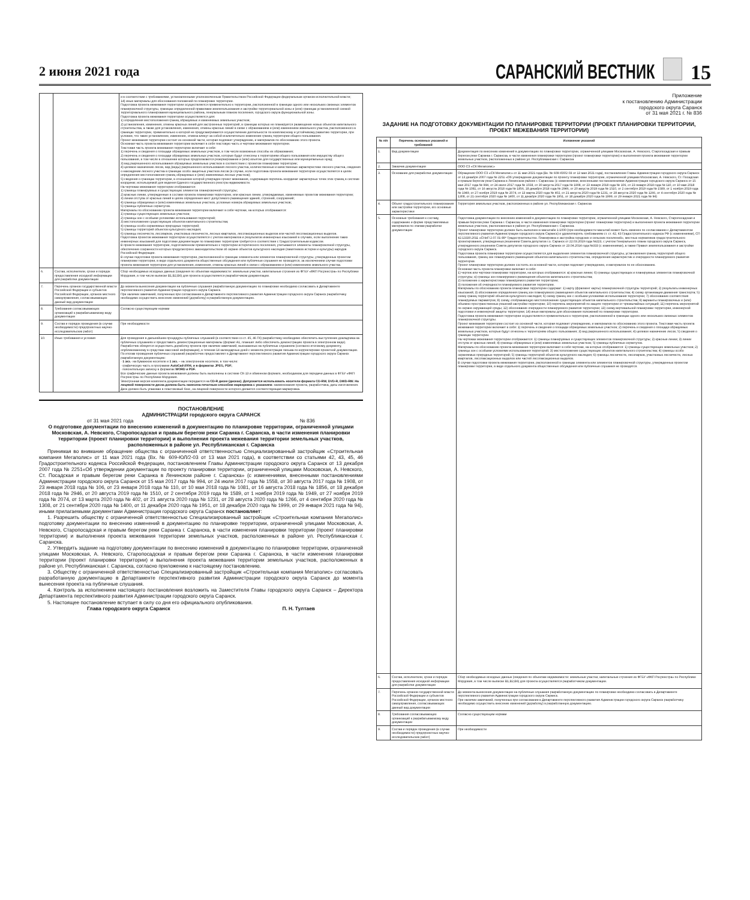2 июня 2021 года
САРАНСКИЙ ВЕСТНИК
15
| | | и в соответствии с требованиями, установленными уполномоченным Правительством Российской Федерации федеральным органом исполнительной власти; 14) иные материалы для обоснования положений по планировке территории. Подготовка проекта межевания территории осуществляется применительно к территории, расположенной в границах одного или нескольких смежных элементов планировочной структуры, границах определенной правилами землепользования и застройки территориальной зоны и (или) границах установленной схемой территориального планирования муниципального района, генеральным планом поселения, городского округа функциональной зоны. Подготовка проекта межевания территории осуществляется для: 1) определения местоположения границ образуемых и изменяемых земельных участков; 2) установления, изменения, отмены красных линий для застроенных территорий, в границах которых не планируется размещение новых объектов капитального строительства, а также для установления, изменения, отмены красных линий в связи с образованием и (или) изменением земельного участка, расположенного в границах территории, применительно к которой не предусматривается осуществление деятельности по комплексному и устойчивому развитию территории, при условии, что такие установление, изменение, отмена влекут за собой исключительно изменение границ территории общего пользования. Проект межевания территории состоит из основной части, которая подлежит утверждению, и материалов по обоснованию этого проекта. Основная часть проекта межевания территории включает в себя текстовую часть и чертежи межевания территории. Текстовая часть проекта межевания территории включает в себя: 1) перечень и сведения о площади образуемых земельных участков, в том числе возможные способы их образования; 2) перечень и сведения о площади образуемых земельных участков, которые будут отнесены к территориям общего пользования или имуществу общего пользования, в том числе в отношении которых предполагаются резервирование и (или) изъятие для государственных или муниципальных нужд; 3) вид разрешенного использования образуемых земельных участков в соответствии с проектом планировки территории; 4) целевое назначение лесов, вид (виды) разрешенного использования лесного участка, количественные и качественные характеристики лесного участка, сведения о нахождении лесного участка в границах особо защитных участков лесов (в случае, если подготовка проекта межевания территории осуществляется в целях определения местоположения границ образуемых и (или) изменяемых лесных участков); 5) сведения о границах территории, в отношении которой утвержден проект межевания, содержащие перечень координат характерных точек этих границ в системе координат, используемой для ведения Единого государственного реестра недвижимости. На чертежах межевания территории отображаются: 1) границы планируемых и существующих элементов планировочной структуры; 2) красные линии, утвержденные в составе проекта планировки территории, или красные линии, утверждаемые, изменяемые проектом межевания территории; 3) линии отступа от красных линий в целях определения мест допустимого размещения зданий, строений, сооружений; 4) границы образуемых и (или) изменяемых земельных участков, условные номера образуемых земельных участков; 5) границы публичных сервитутов. Материалы по обоснованию проекта межевания территории включают в себя чертежи, на которых отображаются: 1) границы существующих земельных участков; 2) границы зон с особыми условиями использования территорий; 3) местоположение существующих объектов капитального строительства; 4) границы особо охраняемых природных территорий; 5) границы территорий объектов культурного наследия; 6) границы лесничеств, лесопарков, участковых лесничеств, лесных кварталов, лесотаксационных выделов или частей лесотаксационных выделов. Подготовка проектов межевания территории осуществляется с учетом материалов и результатов инженерных изысканий в случаях, если выполнение таких инженерных изысканий для подготовки документации по планировке территории требуется в соответствии с Градостроительным кодексом. В проекте межевания территории, подготовленном применительно к территории исторического поселения, учитываются элементы планировочной структуры, обеспечение сохранности которых предусмотрено законодательством об охране объектов культурного наследия (памятников истории и культуры) народов Российской Федерации. В случае подготовки проекта межевания территории, расположенной в границах элемента или элементов планировочной структуры, утвержденных проектом планировки территории, в виде отдельного документа общественные обсуждения или публичные слушания не проводятся, за исключением случая подготовки проекта межевания территории для установления, изменения, отмены красных линий в связи с образованием и (или) изменением земельного участка. |
| 6. | Состав, исполнители, сроки и порядок предоставления исходной информации для разработки документации | Сбор необходимых исходных данных (сведения по объектам недвижимости: земельные участки, капитальные строения из ФГБУ «ФКП Росреестра» по Республике Мордовия, в том числе выписки В1,В2,В6) для проекта осуществляется разработчиком документации. |
| 7. | Перечень органов государственной власти Российской Федерации и субъектов Российской Федерации, органов местного самоуправления, согласовывающих данный вид документации | До момента вынесения документации на публичные слушания разработанную документацию по планировке необходимо согласовать в Департаменте перспективного развития Администрации городского округа Саранск. При наличии замечаний, полученных при согласовании в Департаменте перспективного развития Администрации городского округа Саранск разработчику необходимо осуществить внесение изменений (доработку) в разработанную документацию. |
| 8. | Требования согласовывающих организаций к разрабатываемому виду документации | Согласно существующим нормам |
| 9. | Состав и порядок проведения (в случае необходимости) предпроектных научно-исследовательских работ) | При необходимости |
| 10. | Иные требования и условия | Для проведения в дальнейшем процедуры публичных слушаний (в соответствии со ст. 45, 46 ГК) разработчику необходимо обеспечить выступление докладчика на публичных слушаниях и предоставить демонстрационные материалы (формат А1, планшет либо обеспечить демонстрацию проекта в электронном виде). Разработчик обязуется осуществить доработку проекта при наличии замечаний, высказанных на публичных слушаниях (согласно итоговому документу, опубликованному в средствах массовой информации), в течении 14 календарных дней с момента регистрации письма по корректировке проектной документации. По итогам проведения публичных слушаний разработчик предоставляет в Департамент перспективного развития Администрации городского округа Саранск разработанную документацию: - 1 экз. - на бумажном носителе и 1 экз. – на электронном носителе, в том числе: - графическую часть в программе AutoCad-2004, и в форматах JPEG, PDF; - пояснительную записку в форматах WORD и PDF. Все графические данные проекта межевания должны быть выполнены в системе СК-13 и обменном формате, необходимом для передачи данных в ФГБУ «ФКП Росреестра» по Республике Мордовия. Электронная версия комплекта документации передается на CD-R диске (дисках). Допускается использовать носители формата CD-RW, DVD-R, DWD-RW. На лицевой поверхности диска должна быть нанесена печатным способом маркировка с указанием: наименования проекта, разработчика, даты изготовления. Диск должен быть упакован в пластиковый бокс, на лицевой поверхности которого делается соответствующая маркировка. |
ПОСТАНОВЛЕНИЕ
АДМИНИСТРАЦИИ городского округа САРАНСК
от 31 мая 2021 года № 836
О подготовке документации по внесению изменений в документацию по планировке территории, ограниченной улицами Московская, А. Невского, Старопосадская и правым берегом реки Саранка г. Саранска, в части изменения планировки территории (проект планировки территории) и выполнения проекта межевания территории земельных участков, расположенных в районе ул. Республиканская г. Саранска
Принимая во внимание обращение общества с ограниченной ответственностью Специализированный застройщик «Строительная компания Мегаполис» от 11 мая 2021 года (Вх. № 609-ЮЛ/2-03 от 13 мая 2021 года), в соответствии со статьями 42, 43, 45, 46 Градостроительного кодекса Российской Федерации, постановлением Главы Администрации городского округа Саранск от 13 декабря 2007 года № 2251«Об утверждении документации по проекту планировки территории, ограниченной улицами Московская, А. Невского, Ст. Посадская и правым берегом реки Саранка в Ленинском районе г. Саранска» (с изменениями, внесенными постановлениями Администрации городского округа Саранск от 15 мая 2017 года № 994, от 24 июля 2017 года № 1558, от 30 августа 2017 года № 1908, от 23 января 2018 года № 106, от 23 января 2018 года № 110, от 10 мая 2018 года № 1081, от 16 августа 2018 года № 1856, от 18 декабря 2018 года № 2946, от 20 августа 2019 года № 1510, от 2 сентября 2019 года № 1589, от 1 ноября 2019 года № 1949, от 27 ноября 2019 года № 2074, от 13 марта 2020 года № 402, от 21 августа 2020 года № 1231, от 28 августа 2020 года № 1266, от 4 сентября 2020 года № 1308, от 21 сентября 2020 года № 1400, от 11 декабря 2020 года № 1951, от 18 декабря 2020 года № 1999, от 29 января 2021 года № 94), иными прилагаемыми документами Администрация городского округа Саранск постановляет:
1. Разрешить обществу с ограниченной ответственностью Специализированный застройщик «Строительная компания Мегаполис» подготовку документации по внесению изменений в документацию по планировке территории, ограниченной улицами Московская, А. Невского, Старопосадская и правым берегом реки Саранка г. Саранска, в части изменения планировки территории (проект планировки территории) и выполнения проекта межевания территории земельных участков, расположенных в районе ул. Республиканская г. Саранска.
2. Утвердить задание на подготовку документации по внесению изменений в документацию по планировке территории, ограниченной улицами Московская, А. Невского, Старопосадская и правым берегом реки Саранка г. Саранска, в части изменения планировки территории (проект планировки территории) и выполнения проекта межевания территории земельных участков, расположенных в районе ул. Республиканская г. Саранска, согласно приложению к настоящему постановлению.
3. Обществу с ограниченной ответственностью Специализированный застройщик «Строительная компания Мегаполис» согласовать разработанную документацию в Департаменте перспективного развития Администрации городского округа Саранск до момента вынесения проекта на публичные слушания.
4. Контроль за исполнением настоящего постановления возложить на Заместителя Главы городского округа Саранск – Директора Департамента перспективного развития Администрации городского округа Саранск.
5. Настоящее постановление вступает в силу со дня его официального опубликования.
Глава городского округа Саранск П. Н. Тултаев
Приложение
к постановлению Администрации
городского округа Саранск
от 31 мая 2021 г. № 836
ЗАДАНИЕ НА ПОДГОТОВКУ ДОКУМЕНТАЦИИ ПО ПЛАНИРОВКЕ ТЕРРИТОРИИ (ПРОЕКТ ПЛАНИРОВКИ ТЕРРИТОРИИ, ПРОЕКТ МЕЖЕВАНИЯ ТЕРРИТОРИИ)
| № п/п | Перечень основных указаний и требований | Изложение указаний |
| --- | --- | --- |
| 1. | Вид документации | Документация по внесению изменений в документацию по планировке территории, ограниченной улицами Московская, А. Невского, Старопосадская и правым берегом реки Саранка г. Саранска, в части изменения планировки территории (проект планировки территории) и выполнения проекта межевания территории земельных участков, расположенных в районе ул. Республиканская г. Саранска |
| 2. | Заказчик документации | ООО СЗ «СК Мегаполис» |
| 3. | Основание для разработки документации | Обращение ООО СЗ «СК Мегаполис» от 11 мая 2021 года (Вх. № 609-ЮЛ/2-03 от 13 мая 2021 года), постановление Главы Администрации городского округа Саранск от 13 декабря 2007 года № 2251 «Об утверждении документации по проекту планировки территории, ограниченной улицами Московская, А. Невского, Ст. Посадская и правым берегом реки Саранка в Ленинском районе г. Саранска» (с изменениями, внесенными постановлениями Администрации городского округа Саранск от 15 мая 2017 года № 994, от 24 июля 2017 года № 1558, от 30 августа 2017 года № 1908, от 23 января 2018 года № 106, от 23 января 2018 года № 110, от 10 мая 2018 года № 1081, от 16 августа 2018 года № 1856, 18 декабря 2018 года № 2946, от 20 августа 2019 года № 1510, от 2 сентября 2019 года № 1589, от 1 ноября 2019 года № 1949, от 27 ноября 2019 года № 2074, от 13 марта 2020 года № 402, от 21 августа 2020 года № 1231, от 28 августа 2020 года № 1266, от 4 сентября 2020 года № 1308, от 21 сентября 2020 года № 1400, от 11 декабря 2020 года № 1951, от 18 декабря 2020 года № 1999, от 29 января 2021 года № 94) |
| 4. | Объект градостроительного планирования или застройки территории, его основные характеристики | Территория земельных участков, расположенных в районе ул. Республиканская г. Саранска |
| 5. | Основные требования к составу, содержанию и форме представляемых материалов по этапам разработки документации | Подготовка документации по внесению изменений в документацию по планировке территории, ограниченной улицами Московская, А. Невского, Старопосадская и правым берегом реки Саранка г. Саранска, в части изменения планировки территории (проект планировки территории) и выполнения проекта межевания территории земельных участков, расположенных в районе ул. Республиканская г. Саранска. Проект планировки территории должен быть выполнен в масштабе 1:1000 (при необходимости масштаб может быть изменен по согласованию с Департаментом перспективного развития Администрации городского округа Саранск) и удовлетворять требованиям ст. ст. 42, 43 Градостроительного кодекса РФ (с изменениями), СП 42.13330.2011 «СНиП 2.07.01-89* Градостроительство. Планировка и застройка городских и сельских поселений», местных нормативов градостроительного проектирования, утвержденных решением Совета депутатов г.о. Саранск от 22.03.2019 года №223, с учетом Генерального плана городского округа Саранск, утвержденного решением Совета депутатов городского округа Саранск от 23.04.2014 года №333 (с изменениями), а также Правил землепользования и застройки городского округа Саранск. Подготовка проекта планировки территории осуществляется для выделения элементов планировочной структуры, установления границ территорий общего пользования, границ зон планируемого размещения объектов капитального строительства, определения характеристик и очередности планируемого развития территории. Проект планировки территории должен состоять из основной части, которая подлежит утверждению, и материалов по ее обоснованию. Основная часть проекта планировки включает в себя: 1) чертеж или чертежи планировки территории, на которых отображаются: а) красные линии; б) границы существующих и планируемых элементов планировочной структуры; в) границы зон планируемого размещения объектов капитального строительства; 2) положение о характеристиках планируемого развития территории; 3) положения об очередности планируемого развития территории. Материалы по обоснованию проекта планировки территории содержат: 1) карту (фрагмент карты) планировочной структуры территорий; 2) результаты инженерных изысканий; 3) обоснование определения границ зон планируемого размещения объектов капитального строительства; 4) схему организации движения транспорта; 5) схему границ территорий объектов культурного наследия; 6) схему границ зон с особыми условиями использования территории; 7) обоснование соответствия планируемых параметров; 8) схему, отображающую местоположение существующих объектов капитального строительства; 9) варианты планировочных и (или) объемно-пространственных решений застройки территории; 10) перечень мероприятий по защите территории от чрезвычайных ситуаций; 11) перечень мероприятий по охране окружающей среды; 12) обоснование очередности планируемого развития территории; 13) схему вертикальной планировки территории, инженерной подготовки и инженерной защиты территории; 14) иные материалы для обоснования положений по планировке территории. Подготовка проекта межевания территории осуществляется применительно к территории, расположенной в границах одного или нескольких смежных элементов планировочной структуры. Проект межевания территории состоит из основной части, которая подлежит утверждению, и материалов по обоснованию этого проекта. Текстовая часть проекта межевания территории включает в себя: 1) перечень и сведения о площади образуемых земельных участков; 2) перечень и сведения о площади образуемых земельных участков, которые будут отнесены к территориям общего пользования; 3) вид разрешенного использования; 4) целевое назначение лесов; 5) сведения о границах территории. На чертежах межевания территории отображаются: 1) границы планируемых и существующих элементов планировочной структуры; 2) красные линии; 3) линии отступа от красных линий; 4) границы образуемых и (или) изменяемых земельных участков; 5) границы публичных сервитутов. Материалы по обоснованию проекта межевания территории включают в себя чертежи, на которых отображаются: 1) границы существующих земельных участков; 2) границы зон с особыми условиями использования территорий; 3) местоположение существующих объектов капитального строительства; 4) границы особо охраняемых природных территорий; 5) границы территорий объектов культурного наследия; 6) границы лесничеств, лесопарков, участковых лесничеств, лесных кварталов, лесотаксационных выделов или частей лесотаксационных выделов. В случае подготовки проекта межевания территории, расположенной в границах элемента или элементов планировочной структуры, утвержденных проектом планировки территории, в виде отдельного документа общественные обсуждения или публичные слушания не проводятся. |
| 6. | Состав, исполнители, сроки и порядок предоставления исходной информации для разработки документации | Сбор необходимых исходных данных (сведения по объектам недвижимости: земельные участки, капитальные строения из ФГБУ «ФКП Росреестра» по Республике Мордовия, в том числе выписки В1,В2,В6) для проекта осуществляется разработчиком документации. |
| 7. | Перечень органов государственной власти Российской Федерации и субъектов Российской Федерации, органов местного самоуправления, согласовывающих данный вид документации | До момента вынесения документации на публичные слушания разработанную документацию по планировке необходимо согласовать в Департаменте перспективного развития Администрации городского округа Саранск. При наличии замечаний, полученных при согласовании в Департаменте перспективного развития Администрации городского округа Саранск разработчику необходимо осуществить внесение изменений (доработку) в разработанную документацию. |
| 8. | Требования согласовывающих организаций к разрабатываемому виду документации | Согласно существующим нормам |
| 9. | Состав и порядок проведения (в случае необходимости) предпроектных научно-исследовательских работ) | При необходимости |